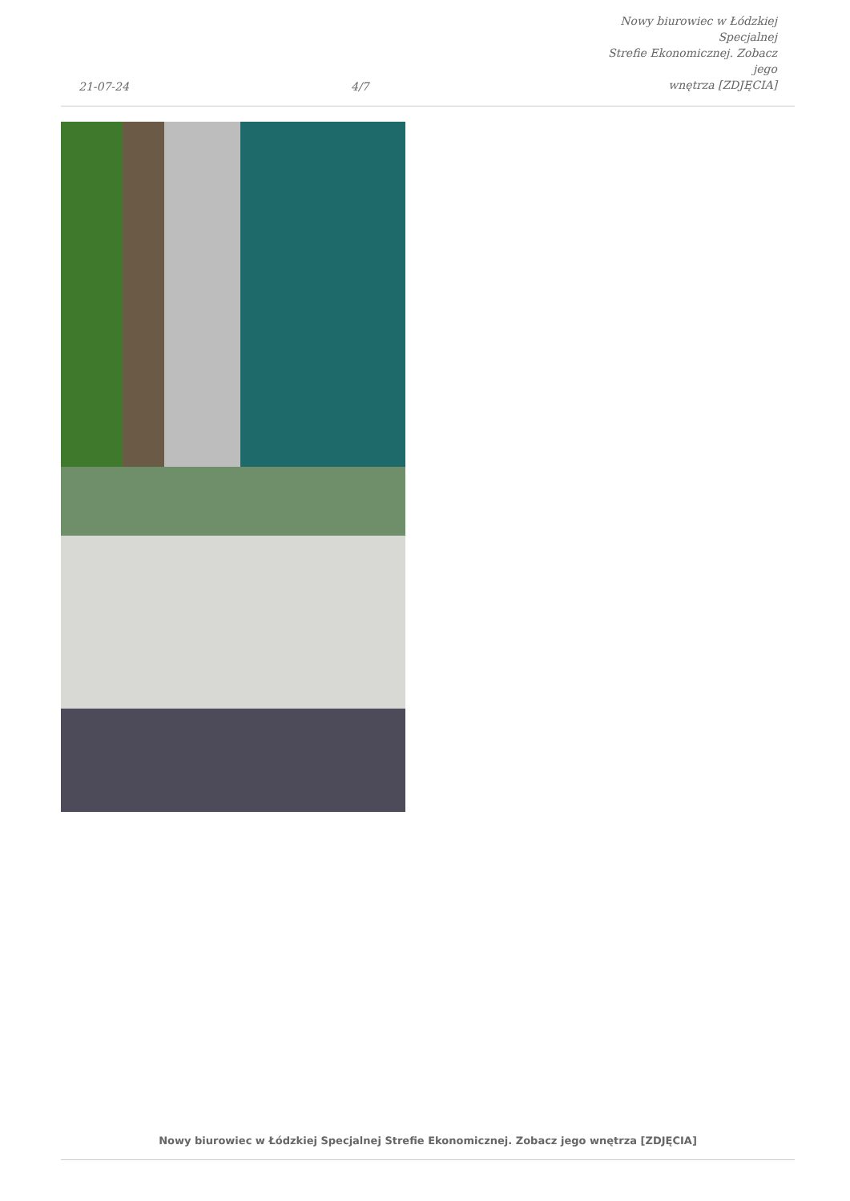21-07-24
4/7
Nowy biurowiec w Łódzkiej Specjalnej
Strefie Ekonomicznej. Zobacz jego
wnętrza [ZDJĘCIA]
Nowy biurowiec w Łódzkiej Specjalnej Strefie Ekonomicznej. Zobacz jego wnętrza [ZDJĘCIA]